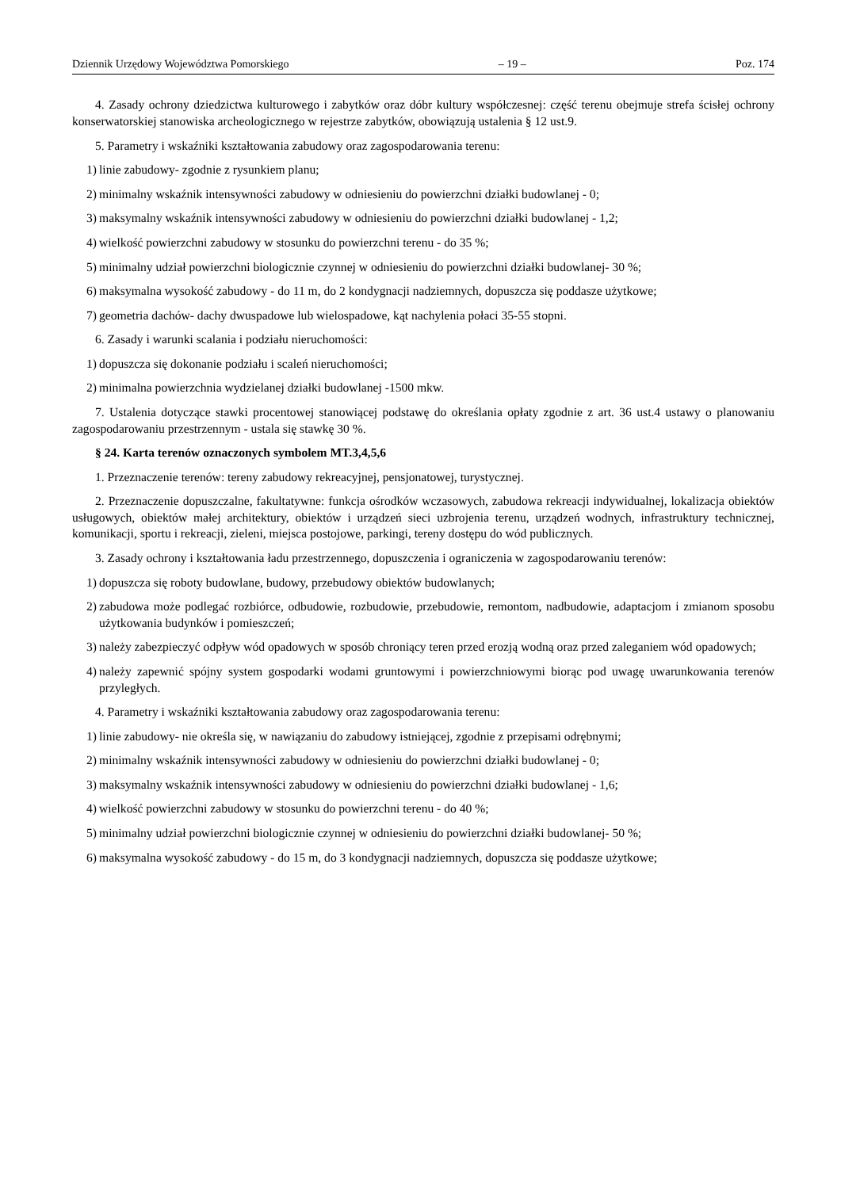Dziennik Urzędowy Województwa Pomorskiego – 19 – Poz. 174
4. Zasady ochrony dziedzictwa kulturowego i zabytków oraz dóbr kultury współczesnej: część terenu obejmuje strefa ścisłej ochrony konserwatorskiej stanowiska archeologicznego w rejestrze zabytków, obowiązują ustalenia § 12 ust.9.
5. Parametry i wskaźniki kształtowania zabudowy oraz zagospodarowania terenu:
1) linie zabudowy- zgodnie z rysunkiem planu;
2) minimalny wskaźnik intensywności zabudowy w odniesieniu do powierzchni działki budowlanej - 0;
3) maksymalny wskaźnik intensywności zabudowy w odniesieniu do powierzchni działki budowlanej - 1,2;
4) wielkość powierzchni zabudowy w stosunku do powierzchni terenu - do 35 %;
5) minimalny udział powierzchni biologicznie czynnej w odniesieniu do powierzchni działki budowlanej- 30 %;
6) maksymalna wysokość zabudowy - do 11 m, do 2 kondygnacji nadziemnych, dopuszcza się poddasze użytkowe;
7) geometria dachów- dachy dwuspadowe lub wielospadowe, kąt nachylenia połaci 35-55 stopni.
6. Zasady i warunki scalania i podziału nieruchomości:
1) dopuszcza się dokonanie podziału i scaleń nieruchomości;
2) minimalna powierzchnia wydzielanej działki budowlanej -1500 mkw.
7. Ustalenia dotyczące stawki procentowej stanowiącej podstawę do określania opłaty zgodnie z art. 36 ust.4 ustawy o planowaniu zagospodarowaniu przestrzennym - ustala się stawkę 30 %.
§ 24. Karta terenów oznaczonych symbolem MT.3,4,5,6
1. Przeznaczenie terenów: tereny zabudowy rekreacyjnej, pensjonatowej, turystycznej.
2. Przeznaczenie dopuszczalne, fakultatywne: funkcja ośrodków wczasowych, zabudowa rekreacji indywidualnej, lokalizacja obiektów usługowych, obiektów małej architektury, obiektów i urządzeń sieci uzbrojenia terenu, urządzeń wodnych, infrastruktury technicznej, komunikacji, sportu i rekreacji, zieleni, miejsca postojowe, parkingi, tereny dostępu do wód publicznych.
3. Zasady ochrony i kształtowania ładu przestrzennego, dopuszczenia i ograniczenia w zagospodarowaniu terenów:
1) dopuszcza się roboty budowlane, budowy, przebudowy obiektów budowlanych;
2) zabudowa może podlegać rozbiórce, odbudowie, rozbudowie, przebudowie, remontom, nadbudowie, adaptacjom i zmianom sposobu użytkowania budynków i pomieszczeń;
3) należy zabezpieczyć odpływ wód opadowych w sposób chroniący teren przed erozją wodną oraz przed zaleganiem wód opadowych;
4) należy zapewnić spójny system gospodarki wodami gruntowymi i powierzchniowymi biorąc pod uwagę uwarunkowania terenów przyległych.
4. Parametry i wskaźniki kształtowania zabudowy oraz zagospodarowania terenu:
1) linie zabudowy- nie określa się, w nawiązaniu do zabudowy istniejącej, zgodnie z przepisami odrębnymi;
2) minimalny wskaźnik intensywności zabudowy w odniesieniu do powierzchni działki budowlanej - 0;
3) maksymalny wskaźnik intensywności zabudowy w odniesieniu do powierzchni działki budowlanej - 1,6;
4) wielkość powierzchni zabudowy w stosunku do powierzchni terenu - do 40 %;
5) minimalny udział powierzchni biologicznie czynnej w odniesieniu do powierzchni działki budowlanej- 50 %;
6) maksymalna wysokość zabudowy - do 15 m, do 3 kondygnacji nadziemnych, dopuszcza się poddasze użytkowe;